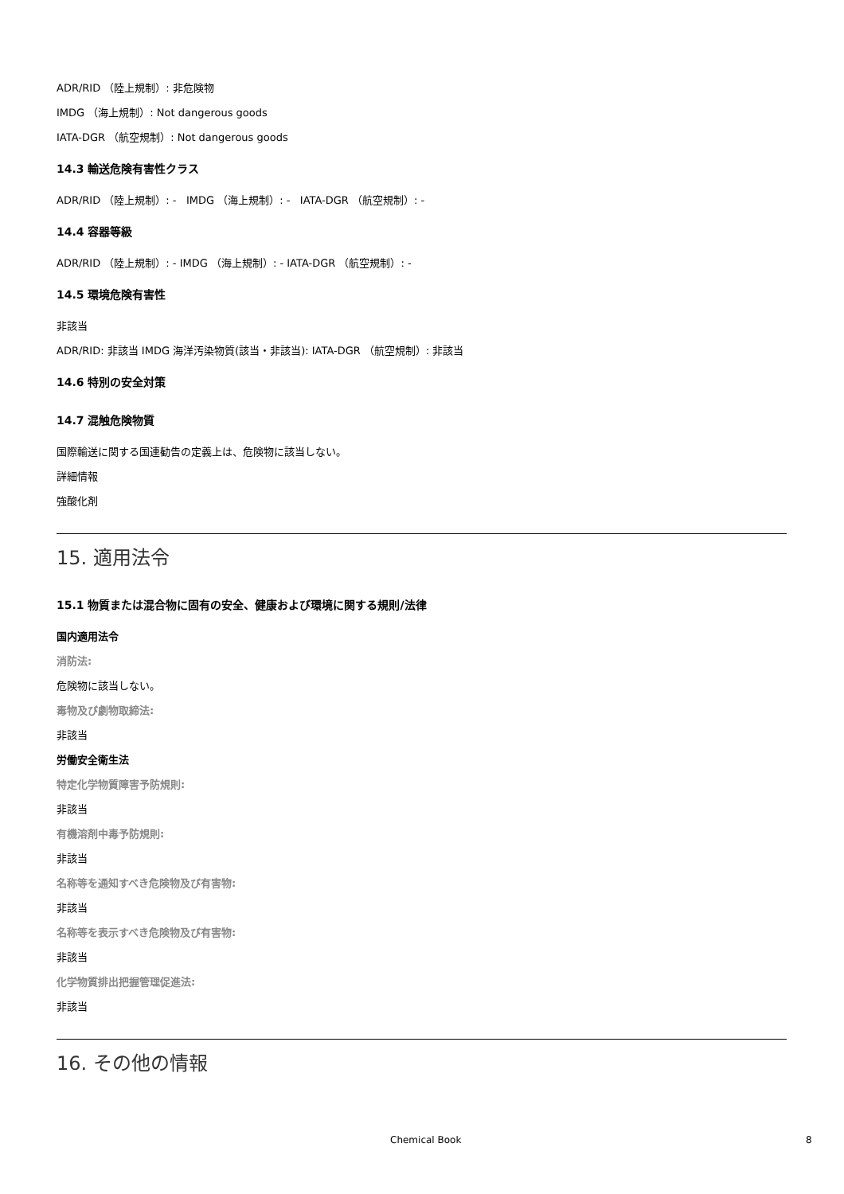ADR/RID （陸上規制）: 非危険物
IMDG （海上規制）: Not dangerous goods
IATA-DGR （航空規制）: Not dangerous goods
14.3 輸送危険有害性クラス
ADR/RID （陸上規制）: - IMDG （海上規制）: - IATA-DGR （航空規制）: -
14.4 容器等級
ADR/RID （陸上規制）: - IMDG （海上規制）: - IATA-DGR （航空規制）: -
14.5 環境危険有害性
非該当
ADR/RID: 非該当 IMDG 海洋汚染物質(該当・非該当): IATA-DGR （航空規制）: 非該当
14.6 特別の安全対策
14.7 混触危険物質
国際輸送に関する国連勧告の定義上は、危険物に該当しない。
詳細情報
強酸化剤
15. 適用法令
15.1 物質または混合物に固有の安全、健康および環境に関する規則/法律
国内適用法令
消防法:
危険物に該当しない。
毒物及び劇物取締法:
非該当
労働安全衛生法
特定化学物質障害予防規則:
非該当
有機溶剤中毒予防規則:
非該当
名称等を通知すべき危険物及び有害物:
非該当
名称等を表示すべき危険物及び有害物:
非該当
化学物質排出把握管理促進法:
非該当
16. その他の情報
Chemical Book 8